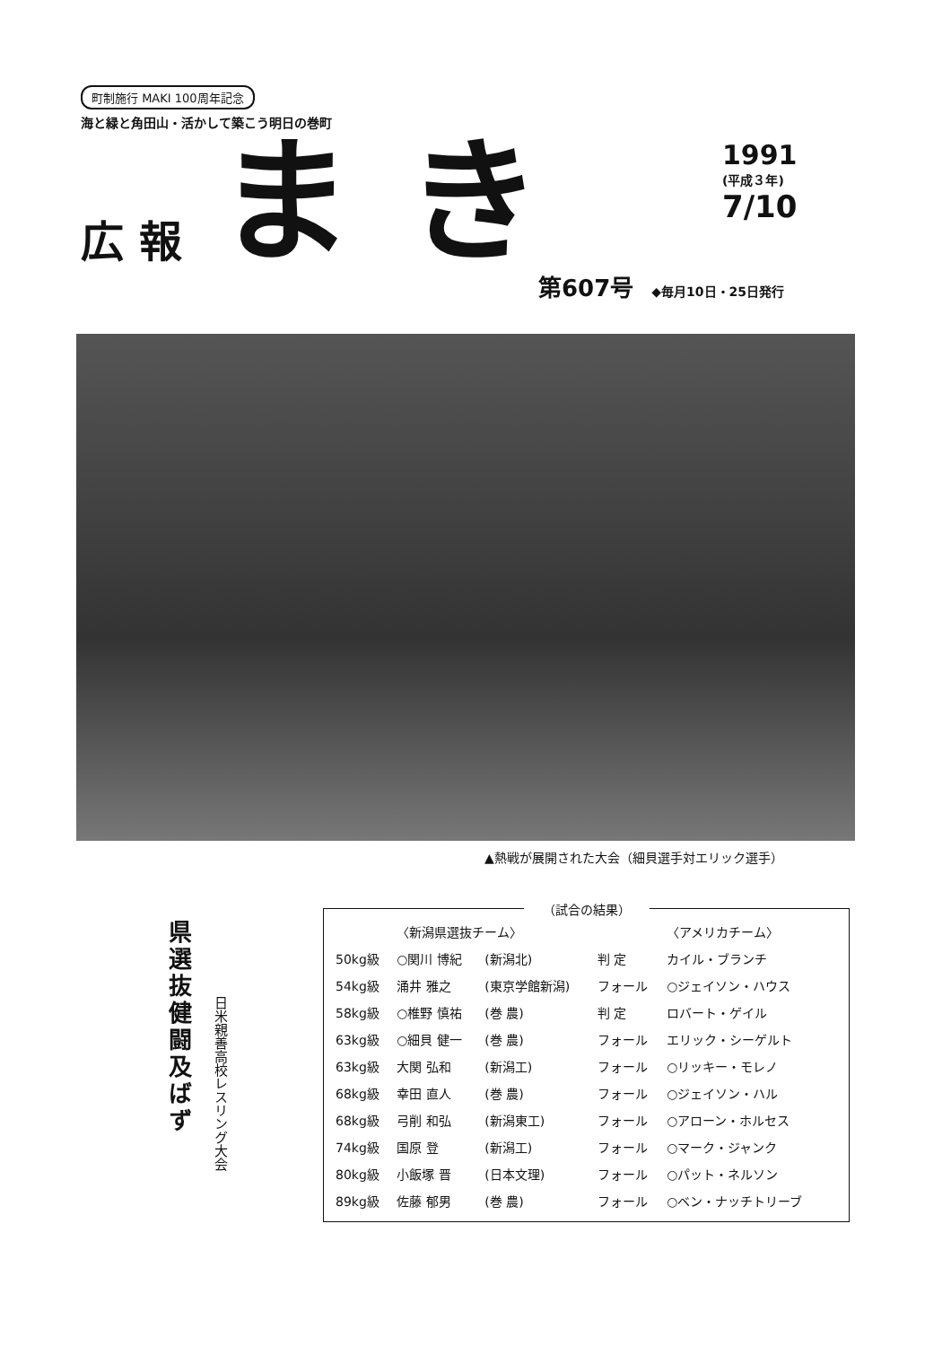町制施行 MAKI 100周年記念
海と緑と角田山・活かして築こう明日の巻町
広 報 まき
1991
(平成３年)
7/10
第607号 ◆毎月10日・25日発行
▲熱戦が展開された大会（細貝選手対エリック選手）
県選抜健闘及ばず
日米親善高校レスリング大会
（試合の結果）
| | 〈新潟県選抜チーム〉 | | | 〈アメリカチーム〉 |
| --- | --- | --- | --- | --- |
| 50kg級 | ○関川 博紀 | (新潟北) | 判 定 | カイル・ブランチ |
| 54kg級 | 涌井 雅之 | (東京学館新潟) | フォール | ○ジェイソン・ハウス |
| 58kg級 | ○椎野 慎祐 | (巻 農) | 判 定 | ロバート・ゲイル |
| 63kg級 | ○細貝 健一 | (巻 農) | フォール | エリック・シーゲルト |
| 63kg級 | 大関 弘和 | (新潟工) | フォール | ○リッキー・モレノ |
| 68kg級 | 幸田 直人 | (巻 農) | フォール | ○ジェイソン・ハル |
| 68kg級 | 弓削 和弘 | (新潟東工) | フォール | ○アローン・ホルセス |
| 74kg級 | 国原 登 | (新潟工) | フォール | ○マーク・ジャンク |
| 80kg級 | 小飯塚 晋 | (日本文理) | フォール | ○パット・ネルソン |
| 89kg級 | 佐藤 郁男 | (巻 農) | フォール | ○ベン・ナッチトリーブ |